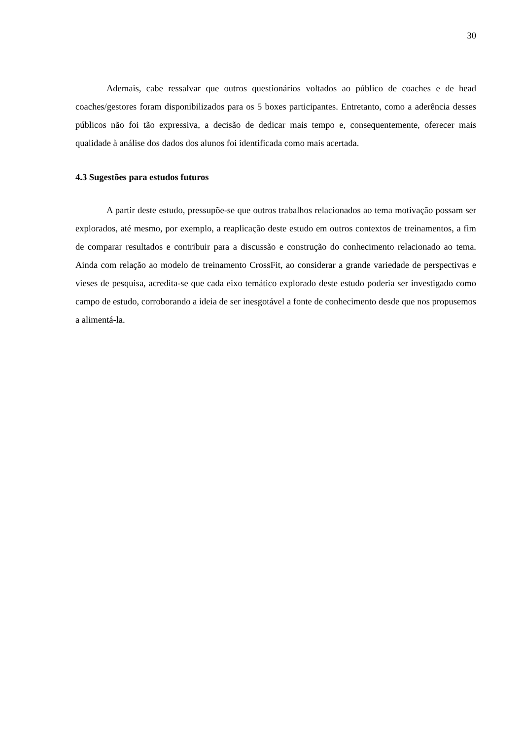30
Ademais, cabe ressalvar que outros questionários voltados ao público de coaches e de head coaches/gestores foram disponibilizados para os 5 boxes participantes. Entretanto, como a aderência desses públicos não foi tão expressiva, a decisão de dedicar mais tempo e, consequentemente, oferecer mais qualidade à análise dos dados dos alunos foi identificada como mais acertada.
4.3 Sugestões para estudos futuros
A partir deste estudo, pressupõe-se que outros trabalhos relacionados ao tema motivação possam ser explorados, até mesmo, por exemplo, a reaplicação deste estudo em outros contextos de treinamentos, a fim de comparar resultados e contribuir para a discussão e construção do conhecimento relacionado ao tema. Ainda com relação ao modelo de treinamento CrossFit, ao considerar a grande variedade de perspectivas e vieses de pesquisa, acredita-se que cada eixo temático explorado deste estudo poderia ser investigado como campo de estudo, corroborando a ideia de ser inesgotável a fonte de conhecimento desde que nos propusemos a alimentá-la.